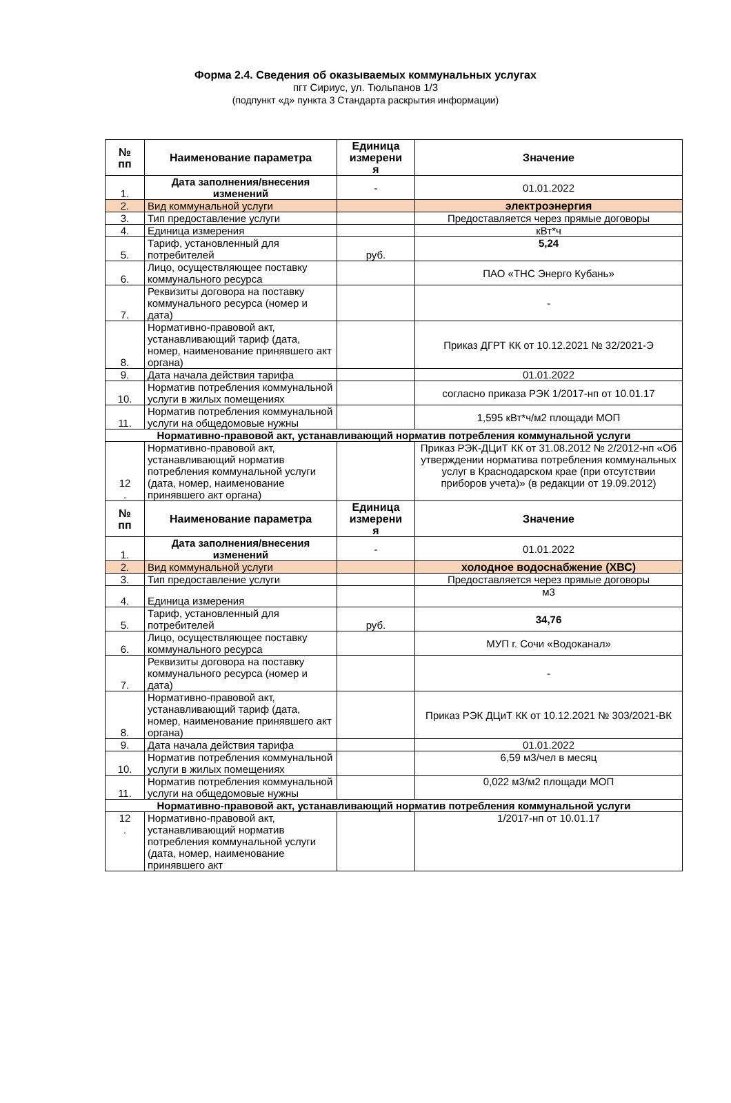Форма 2.4. Сведения об оказываемых коммунальных услугах
пгт Сириус, ул. Тюльпанов 1/3
(подпункт «д» пункта 3 Стандарта раскрытия информации)
| № пп | Наименование параметра | Единица измерени я | Значение |
| --- | --- | --- | --- |
| 1. | Дата заполнения/внесения изменений | - | 01.01.2022 |
| 2. | Вид коммунальной услуги | | электроэнергия |
| 3. | Тип предоставление услуги | | Предоставляется через прямые договоры |
| 4. | Единица измерения | | кВт*ч |
| 5. | Тариф, установленный для потребителей | руб. | 5,24 |
| 6. | Лицо, осуществляющее поставку коммунального ресурса | | ПАО «ТНС Энерго Кубань» |
| 7. | Реквизиты договора на поставку коммунального ресурса (номер и дата) | | - |
| 8. | Нормативно-правовой акт, устанавливающий тариф (дата, номер, наименование принявшего акт органа) | | Приказ ДГРТ КК от 10.12.2021 № 32/2021-Э |
| 9. | Дата начала действия тарифа | | 01.01.2022 |
| 10. | Норматив потребления коммунальной услуги в жилых помещениях | | согласно приказа РЭК 1/2017-нп от 10.01.17 |
| 11. | Норматив потребления коммунальной услуги на общедомовые нужны | | 1,595 кВт*ч/м2 площади МОП |
| Нормативно-правовой акт, устанавливающий норматив потребления коммунальной услуги | | | |
| 12 . | Нормативно-правовой акт, устанавливающий норматив потребления коммунальной услуги (дата, номер, наименование принявшего акт органа) | | Приказ РЭК-ДЦиТ КК от 31.08.2012 № 2/2012-нп «Об утверждении норматива потребления коммунальных услуг в Краснодарском крае (при отсутствии приборов учета)» (в редакции от 19.09.2012) |
| № пп | Наименование параметра | Единица измерени я | Значение |
| 1. | Дата заполнения/внесения изменений | - | 01.01.2022 |
| 2. | Вид коммунальной услуги | | холодное водоснабжение (ХВС) |
| 3. | Тип предоставление услуги | | Предоставляется через прямые договоры |
| 4. | Единица измерения | | м3 |
| 5. | Тариф, установленный для потребителей | руб. | 34,76 |
| 6. | Лицо, осуществляющее поставку коммунального ресурса | | МУП г. Сочи «Водоканал» |
| 7. | Реквизиты договора на поставку коммунального ресурса (номер и дата) | | - |
| 8. | Нормативно-правовой акт, устанавливающий тариф (дата, номер, наименование принявшего акт органа) | | Приказ РЭК ДЦиТ КК от 10.12.2021 № 303/2021-ВК |
| 9. | Дата начала действия тарифа | | 01.01.2022 |
| 10. | Норматив потребления коммунальной услуги в жилых помещениях | | 6,59 м3/чел в месяц |
| 11. | Норматив потребления коммунальной услуги на общедомовые нужны | | 0,022 м3/м2 площади МОП |
| Нормативно-правовой акт, устанавливающий норматив потребления коммунальной услуги | | | |
| 12 . | Нормативно-правовой акт, устанавливающий норматив потребления коммунальной услуги (дата, номер, наименование принявшего акт | | 1/2017-нп от 10.01.17 |